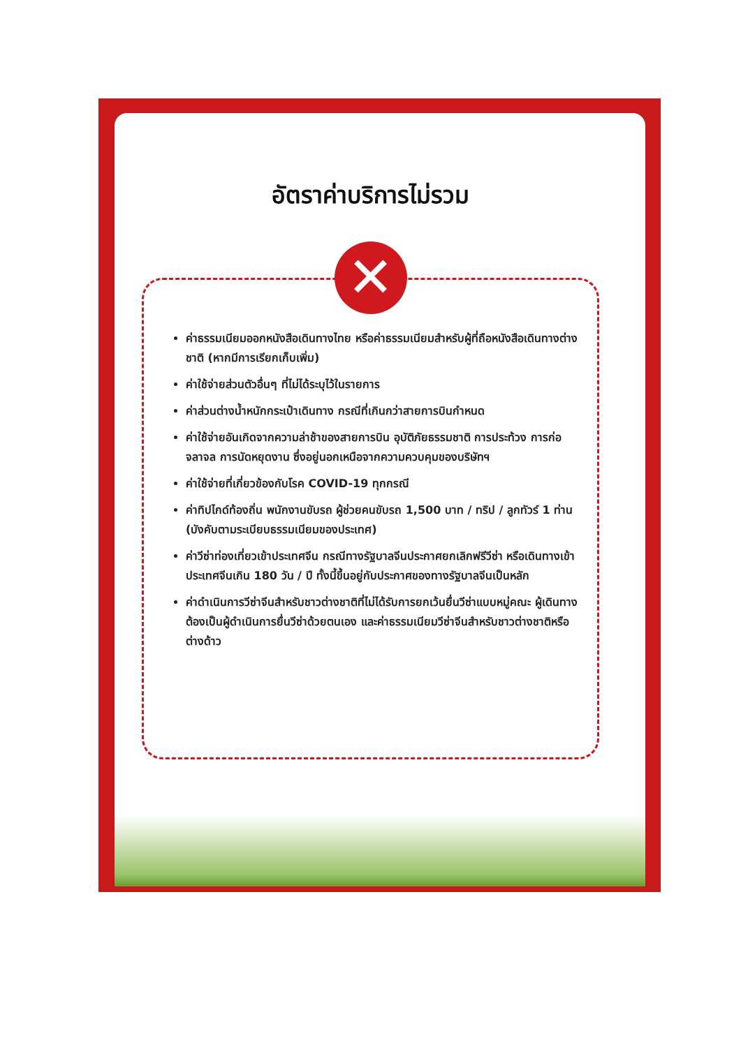อัตราค่าบริการไม่รวม
✕
ค่าธรรมเนียมออกหนังสือเดินทางไทย หรือค่าธรรมเนียมสำหรับผู้ที่ถือหนังสือเดินทางต่างชาติ (หากมีการเรียกเก็บเพิ่ม)
ค่าใช้จ่ายส่วนตัวอื่นๆ ที่ไม่ได้ระบุไว้ในรายการ
ค่าส่วนต่างน้ำหนักกระเป๋าเดินทาง กรณีที่เกินกว่าสายการบินกำหนด
ค่าใช้จ่ายอันเกิดจากความล่าช้าของสายการบิน อุบัติภัยธรรมชาติ การประท้วง การก่อจลาจล การนัดหยุดงาน ซึ่งอยู่นอกเหนือจากความควบคุมของบริษัทฯ
ค่าใช้จ่ายที่เกี่ยวข้องกับโรค COVID-19 ทุกกรณี
ค่าทิปไกด์ท้องถิ่น พนักงานขับรถ ผู้ช่วยคนขับรถ 1,500 บาท / ทริป / ลูกทัวร์ 1 ท่าน (บังคับตามระเบียบธรรมเนียมของประเทศ)
ค่าวีซ่าท่องเที่ยวเข้าประเทศจีน กรณีทางรัฐบาลจีนประกาศยกเลิกฟรีวีซ่า หรือเดินทางเข้าประเทศจีนเกิน 180 วัน / ปี ทั้งนี้ขึ้นอยู่กับประกาศของทางรัฐบาลจีนเป็นหลัก
ค่าดำเนินการวีซ่าจีนสำหรับชาวต่างชาติที่ไม่ได้รับการยกเว้นยื่นวีซ่าแบบหมู่คณะ ผู้เดินทางต้องเป็นผู้ดำเนินการยื่นวีซ่าด้วยตนเอง และค่าธรรมเนียมวีซ่าจีนสำหรับชาวต่างชาติหรือต่างด้าว